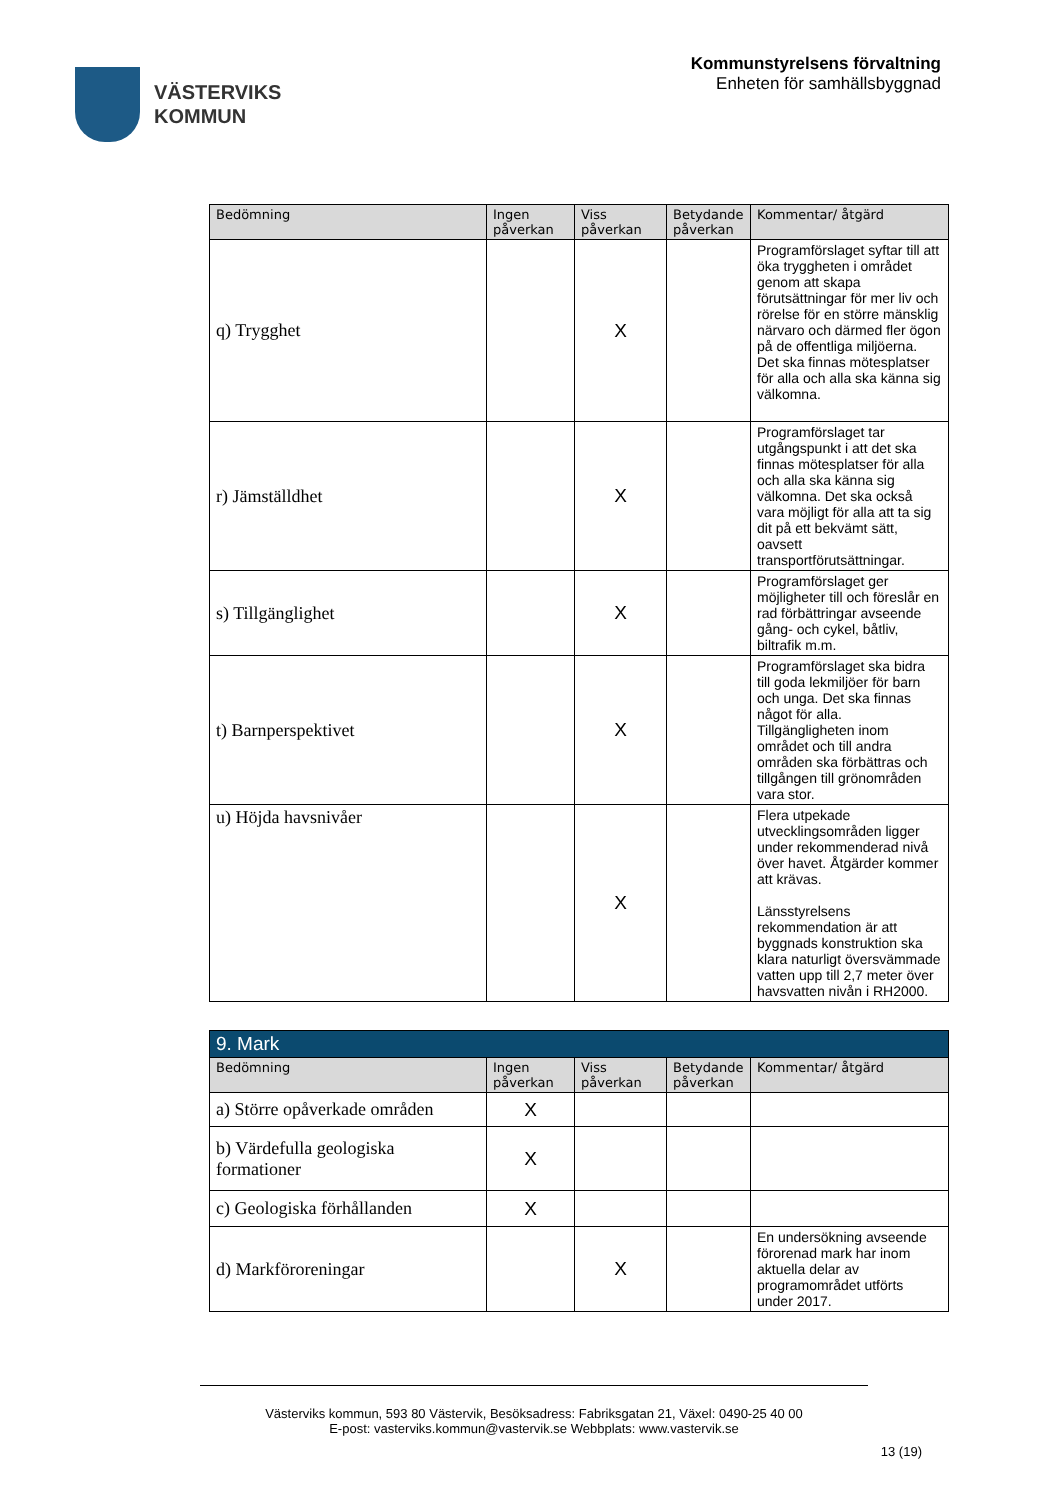VÄSTERVIKS
KOMMUN
Kommunstyrelsens förvaltning
Enheten för samhällsbyggnad
| Bedömning | Ingen påverkan | Viss påverkan | Betydande påverkan | Kommentar/ åtgärd |
| --- | --- | --- | --- | --- |
| q) Trygghet | | X | | Programförslaget syftar till att öka tryggheten i området genom att skapa förutsättningar för mer liv och rörelse för en större mänsklig närvaro och därmed fler ögon på de offentliga miljöerna. Det ska finnas mötesplatser för alla och alla ska känna sig välkomna. |
| r) Jämställdhet | | X | | Programförslaget tar utgångspunkt i att det ska finnas mötesplatser för alla och alla ska känna sig välkomna. Det ska också vara möjligt för alla att ta sig dit på ett bekvämt sätt, oavsett transportförutsättningar. |
| s) Tillgänglighet | | X | | Programförslaget ger möjligheter till och föreslår en rad förbättringar avseende gång- och cykel, båtliv, biltrafik m.m. |
| t) Barnperspektivet | | X | | Programförslaget ska bidra till goda lekmiljöer för barn och unga. Det ska finnas något för alla. Tillgängligheten inom området och till andra områden ska förbättras och tillgången till grönområden vara stor. |
| u) Höjda havsnivåer | | X | | Flera utpekade utvecklingsområden ligger under rekommenderad nivå över havet. Åtgärder kommer att krävas. Länsstyrelsens rekommendation är att byggnads konstruktion ska klara naturligt översvämmade vatten upp till 2,7 meter över havsvatten nivån i RH2000. |
| 9. Mark | | | | |
| Bedömning | Ingen påverkan | Viss påverkan | Betydande påverkan | Kommentar/ åtgärd |
| a) Större opåverkade områden | X | | | |
| b) Värdefulla geologiska formationer | X | | | |
| c) Geologiska förhållanden | X | | | |
| d) Markföroreningar | | X | | En undersökning avseende förorenad mark har inom aktuella delar av programområdet utförts under 2017. |
Västerviks kommun, 593 80 Västervik, Besöksadress: Fabriksgatan 21, Växel: 0490-25 40 00
E-post: vasterviks.kommun@vastervik.se Webbplats: www.vastervik.se
13 (19)